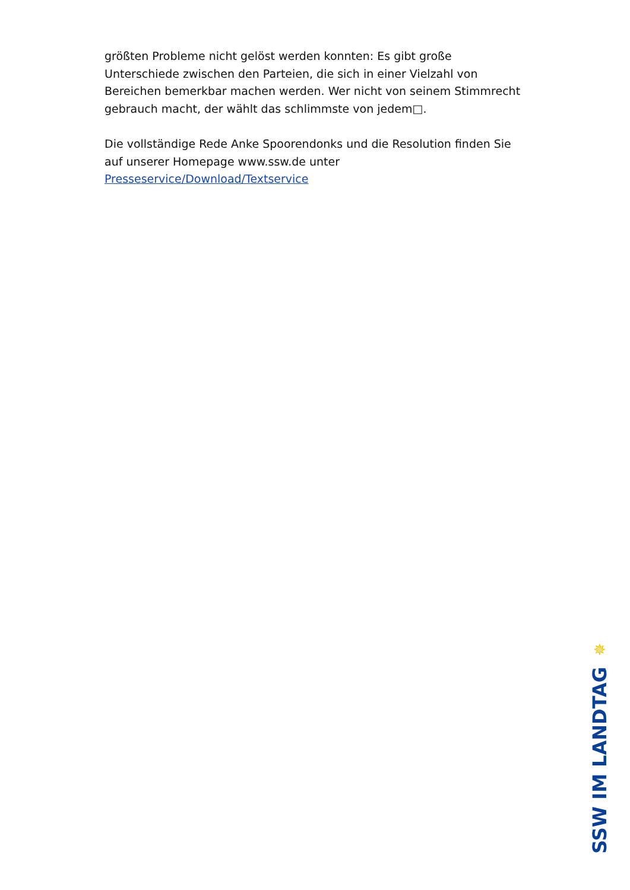größten Probleme nicht gelöst werden konnten: Es gibt große Unterschiede zwischen den Parteien, die sich in einer Vielzahl von Bereichen bemerkbar machen werden. Wer nicht von seinem Stimmrecht gebrauch macht, der wählt das schlimmste von jedem□.
Die vollständige Rede Anke Spoorendonks und die Resolution finden Sie auf unserer Homepage www.ssw.de unter Presseservice/Download/Textservice
✵
SSW IM LANDTAG